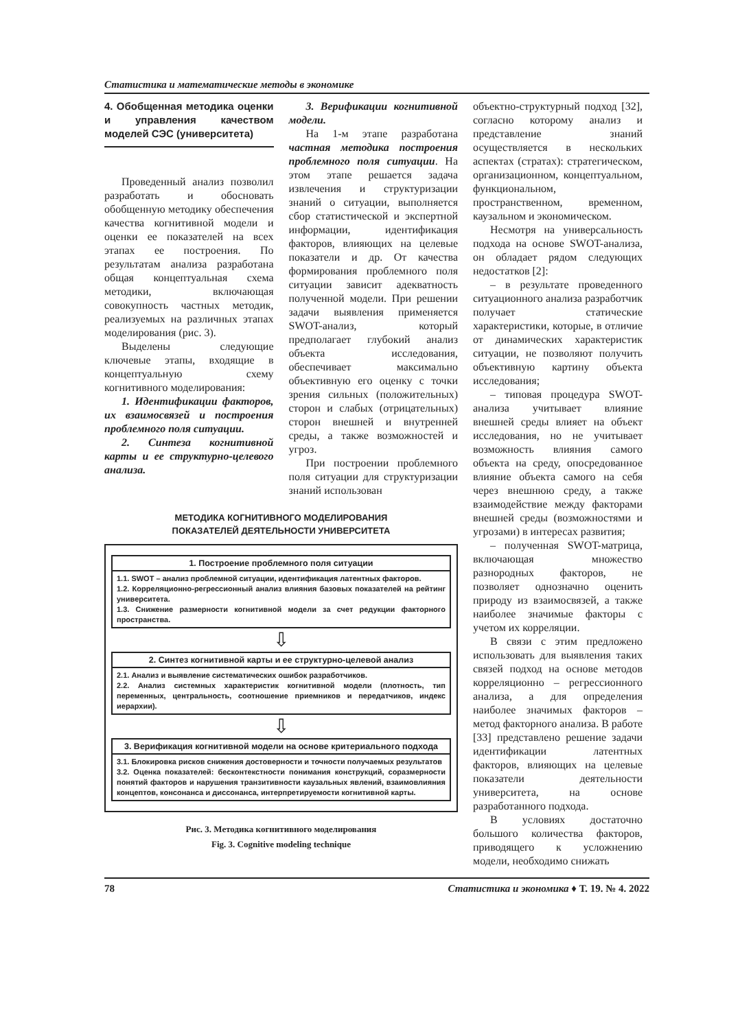Статистика и математические методы в экономике
4. Обобщенная методика оценки и управления качеством моделей СЭС (университета)
Проведенный анализ позволил разработать и обосновать обобщенную методику обеспечения качества когнитивной модели и оценки ее показателей на всех этапах ее построения. По результатам анализа разработана общая концептуальная схема методики, включающая совокупность частных методик, реализуемых на различных этапах моделирования (рис. 3).
Выделены следующие ключевые этапы, входящие в концептуальную схему когнитивного моделирования:
1. Идентификации факторов, их взаимосвязей и построения проблемного поля ситуации.
2. Синтеза когнитивной карты и ее структурно-целевого анализа.
3. Верификации когнитивной модели.
На 1-м этапе разработана частная методика построения проблемного поля ситуации. На этом этапе решается задача извлечения и структуризации знаний о ситуации, выполняется сбор статистической и экспертной информации, идентификация факторов, влияющих на целевые показатели и др. От качества формирования проблемного поля ситуации зависит адекватность полученной модели. При решении задачи выявления применяется SWOT-анализ, который предполагает глубокий анализ объекта исследования, обеспечивает максимально объективную его оценку с точки зрения сильных (положительных) сторон и слабых (отрицательных) сторон внешней и внутренней среды, а также возможностей и угроз.
При построении проблемного поля ситуации для структуризации знаний использован
МЕТОДИКА КОГНИТИВНОГО МОДЕЛИРОВАНИЯ
ПОКАЗАТЕЛЕЙ ДЕЯТЕЛЬНОСТИ УНИВЕРСИТЕТА
1. Построение проблемного поля ситуации
1.1. SWOT – анализ проблемной ситуации, идентификация латентных факторов.
1.2. Корреляционно-регрессионный анализ влияния базовых показателей на рейтинг университета.
1.3. Снижение размерности когнитивной модели за счет редукции факторного пространства.
⇩
2. Синтез когнитивной карты и ее структурно-целевой анализ
2.1. Анализ и выявление систематических ошибок разработчиков.
2.2. Анализ системных характеристик когнитивной модели (плотность, тип переменных, центральность, соотношение приемников и передатчиков, индекс иерархии).
⇩
3. Верификация когнитивной модели на основе критериального подхода
3.1. Блокировка рисков снижения достоверности и точности получаемых результатов
3.2. Оценка показателей: бесконтекстности понимания конструкций, соразмерности понятий факторов и нарушения транзитивности каузальных явлений, взаимовлияния концептов, консонанса и диссонанса, интерпретируемости когнитивной карты.
Рис. 3. Методика когнитивного моделирования
Fig. 3. Cognitive modeling technique
объектно-структурный подход [32], согласно которому анализ и представление знаний осуществляется в нескольких аспектах (стратах): стратегическом, организационном, концептуальном, функциональном, пространственном, временном, каузальном и экономическом.
Несмотря на универсальность подхода на основе SWOT-анализа, он обладает рядом следующих недостатков [2]:
– в результате проведенного ситуационного анализа разработчик получает статические характеристики, которые, в отличие от динамических характеристик ситуации, не позволяют получить объективную картину объекта исследования;
– типовая процедура SWOT-анализа учитывает влияние внешней среды влияет на объект исследования, но не учитывает возможность влияния самого объекта на среду, опосредованное влияние объекта самого на себя через внешнюю среду, а также взаимодействие между факторами внешней среды (возможностями и угрозами) в интересах развития;
– полученная SWOT-матрица, включающая множество разнородных факторов, не позволяет однозначно оценить природу из взаимосвязей, а также наиболее значимые факторы с учетом их корреляции.
В связи с этим предложено использовать для выявления таких связей подход на основе методов корреляционно – регрессионного анализа, а для определения наиболее значимых факторов – метод факторного анализа. В работе [33] представлено решение задачи идентификации латентных факторов, влияющих на целевые показатели деятельности университета, на основе разработанного подхода.
В условиях достаточно большого количества факторов, приводящего к усложнению модели, необходимо снижать
78 Статистика и экономика ♦ Т. 19. № 4. 2022